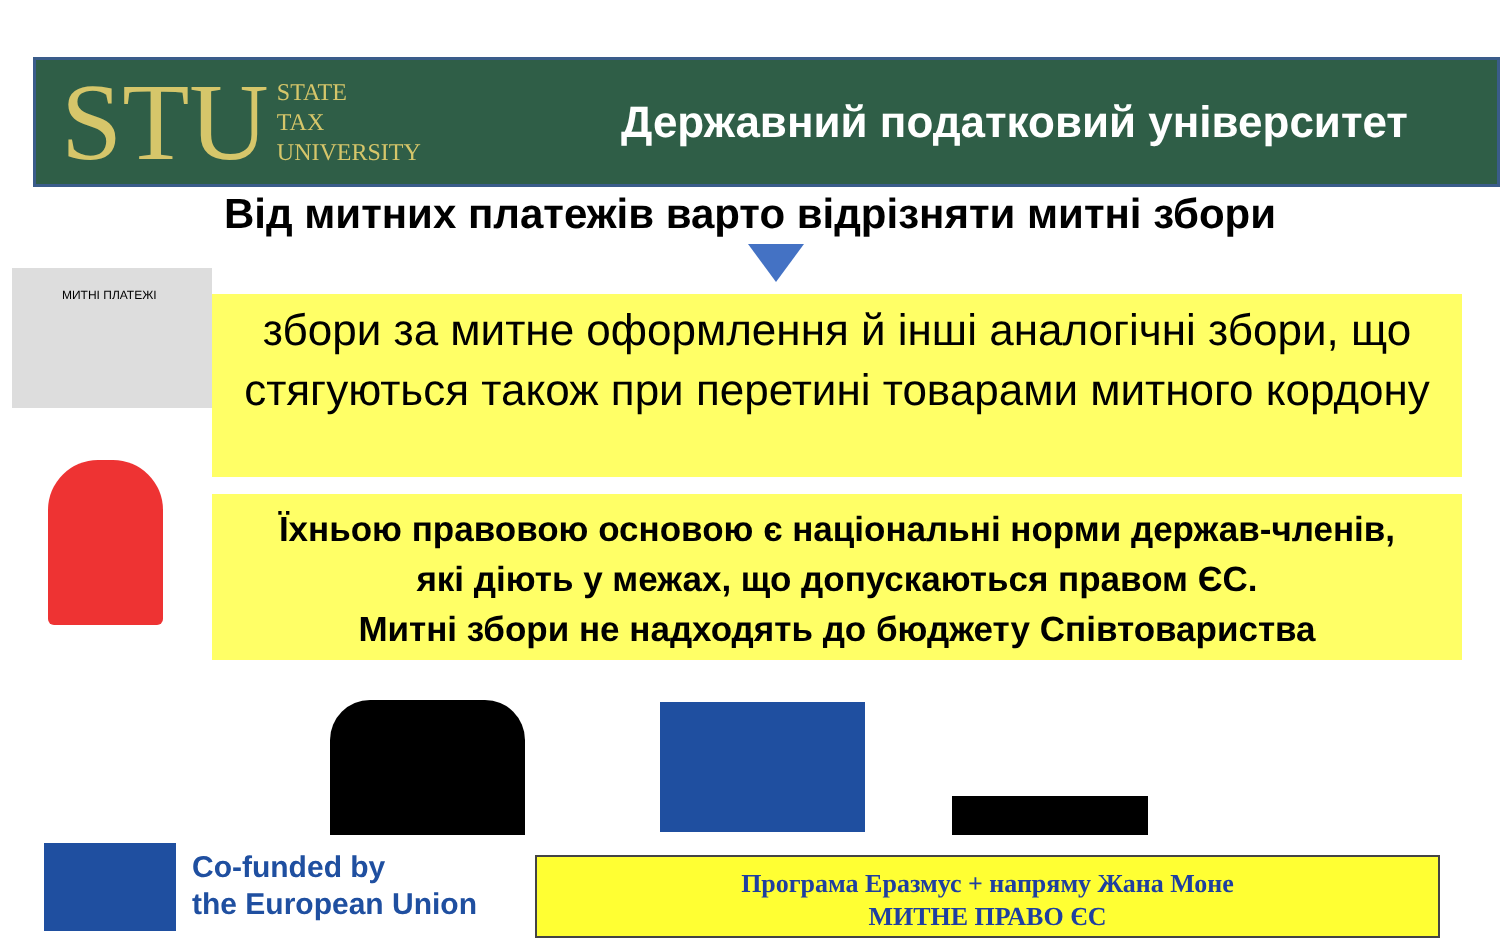STU STATE
TAX
UNIVERSITY
Державний податковий університет
Від митних платежів варто відрізняти митні збори
МИТНІ ПЛАТЕЖІ
збори за митне оформлення й інші аналогічні збори, що стягуються також при перетині товарами митного кордону
Їхньою правовою основою є національні норми держав-членів,
які діють у межах, що допускаються правом ЄС.
Митні збори не надходять до бюджету Співтовариства
Co-funded by
the European Union
Програма Еразмус + напряму Жана Моне
МИТНЕ ПРАВО ЄС